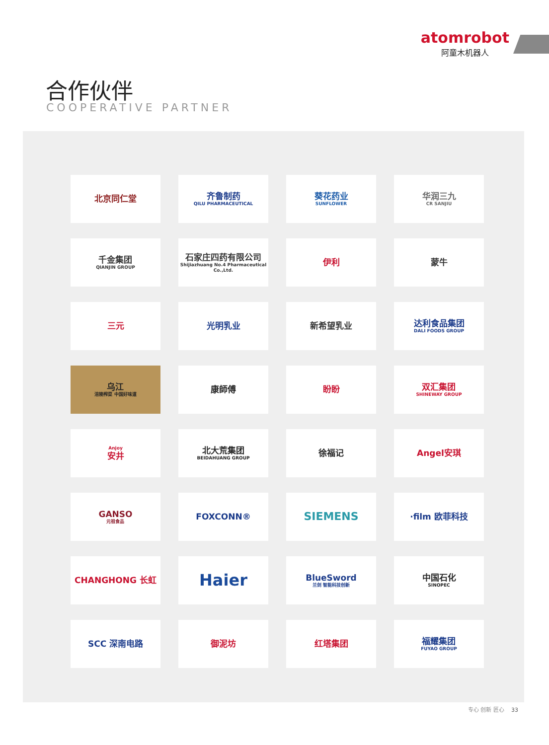atomrobot
阿童木机器人
合作伙伴
COOPERATIVE PARTNER
北京同仁堂
齐鲁制药
QILU PHARMACEUTICAL
葵花药业
SUNFLOWER
华润三九
CR SANJIU
千金集团
QIANJIN GROUP
石家庄四药有限公司
Shijiazhuang No.4 Pharmaceutical Co.,Ltd.
伊利
蒙牛
三元
光明乳业
新希望乳业
达利食品集团
DALI FOODS GROUP
乌江
涪陵榨菜 中国好味道
康師傅
盼盼
双汇集团
SHINEWAY GROUP
Anjoy
安井
北大荒集团
BEIDAHUANG GROUP
徐福记
Angel安琪
GANSO
元祖食品
FOXCONN®
SIEMENS
·film 欧菲科技
CHANGHONG 长虹
Haier
BlueSword
兰剑 智能科技创新
中国石化
SINOPEC
SCC 深南电路
御泥坊
红塔集团
福耀集团
FUYAO GROUP
专心 创新 匠心 33